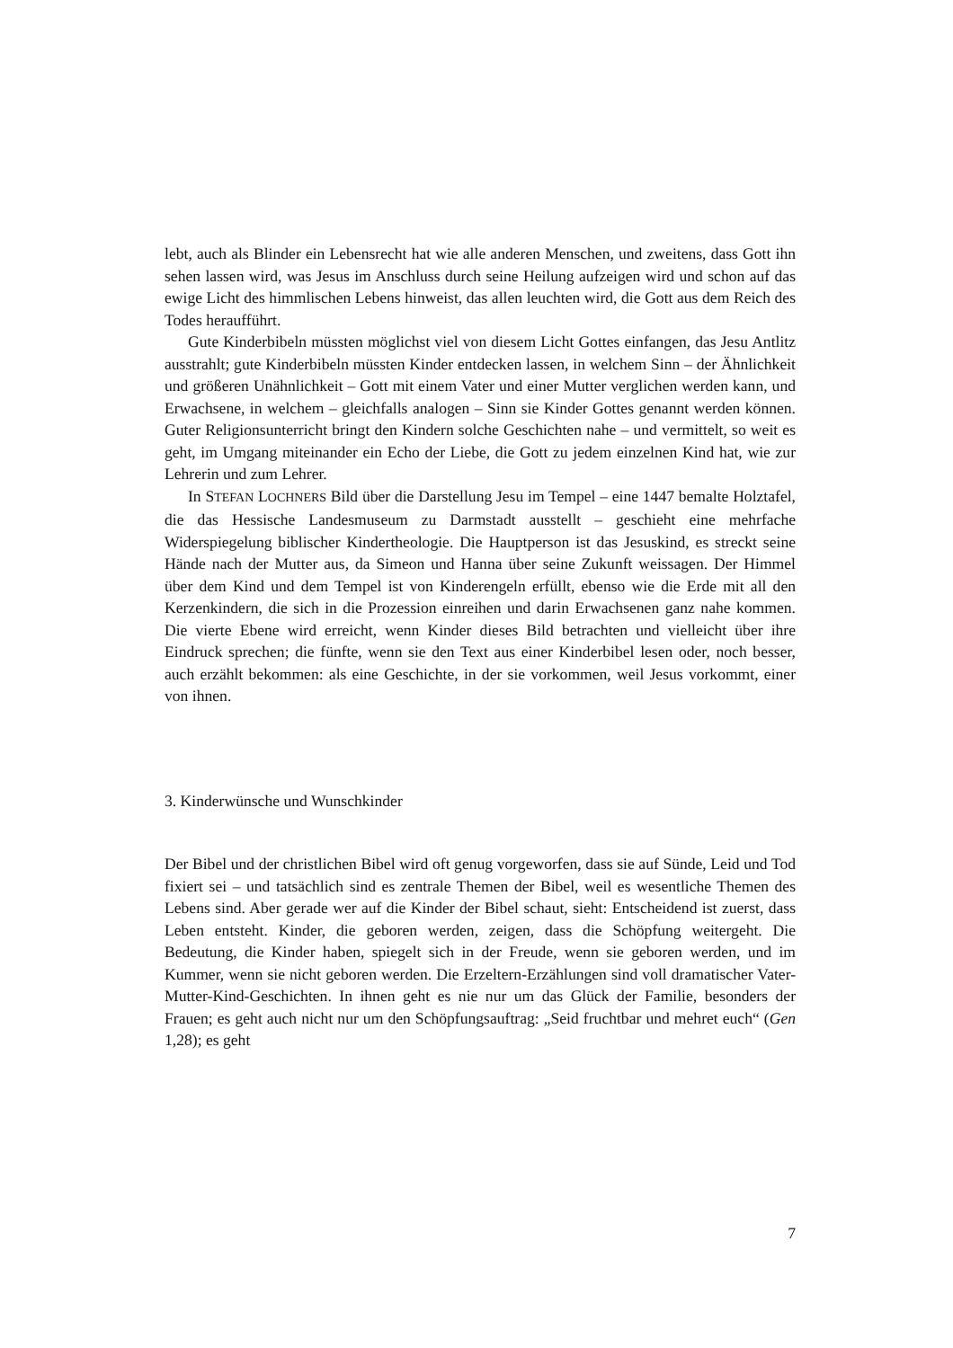lebt, auch als Blinder ein Lebensrecht hat wie alle anderen Menschen, und zweitens, dass Gott ihn sehen lassen wird, was Jesus im Anschluss durch seine Heilung aufzeigen wird und schon auf das ewige Licht des himmlischen Lebens hinweist, das allen leuchten wird, die Gott aus dem Reich des Todes heraufführt.
Gute Kinderbibeln müssten möglichst viel von diesem Licht Gottes einfangen, das Jesu Antlitz ausstrahlt; gute Kinderbibeln müssten Kinder entdecken lassen, in welchem Sinn – der Ähnlichkeit und größeren Unähnlichkeit – Gott mit einem Vater und einer Mutter verglichen werden kann, und Erwachsene, in welchem – gleichfalls analogen – Sinn sie Kinder Gottes genannt werden können. Guter Religionsunterricht bringt den Kindern solche Geschichten nahe – und vermittelt, so weit es geht, im Umgang miteinander ein Echo der Liebe, die Gott zu jedem einzelnen Kind hat, wie zur Lehrerin und zum Lehrer.
In STEFAN LOCHNERS Bild über die Darstellung Jesu im Tempel – eine 1447 bemalte Holztafel, die das Hessische Landesmuseum zu Darmstadt ausstellt – geschieht eine mehrfache Widerspiegelung biblischer Kindertheologie. Die Hauptperson ist das Jesuskind, es streckt seine Hände nach der Mutter aus, da Simeon und Hanna über seine Zukunft weissagen. Der Himmel über dem Kind und dem Tempel ist von Kinderengeln erfüllt, ebenso wie die Erde mit all den Kerzenkindern, die sich in die Prozession einreihen und darin Erwachsenen ganz nahe kommen. Die vierte Ebene wird erreicht, wenn Kinder dieses Bild betrachten und vielleicht über ihre Eindruck sprechen; die fünfte, wenn sie den Text aus einer Kinderbibel lesen oder, noch besser, auch erzählt bekommen: als eine Geschichte, in der sie vorkommen, weil Jesus vorkommt, einer von ihnen.
3. Kinderwünsche und Wunschkinder
Der Bibel und der christlichen Bibel wird oft genug vorgeworfen, dass sie auf Sünde, Leid und Tod fixiert sei – und tatsächlich sind es zentrale Themen der Bibel, weil es wesentliche Themen des Lebens sind. Aber gerade wer auf die Kinder der Bibel schaut, sieht: Entscheidend ist zuerst, dass Leben entsteht. Kinder, die geboren werden, zeigen, dass die Schöpfung weitergeht. Die Bedeutung, die Kinder haben, spiegelt sich in der Freude, wenn sie geboren werden, und im Kummer, wenn sie nicht geboren werden. Die Erzeltern-Erzählungen sind voll dramatischer Vater-Mutter-Kind-Geschichten. In ihnen geht es nie nur um das Glück der Familie, besonders der Frauen; es geht auch nicht nur um den Schöpfungsauftrag: „Seid fruchtbar und mehret euch“ (Gen 1,28); es geht
7